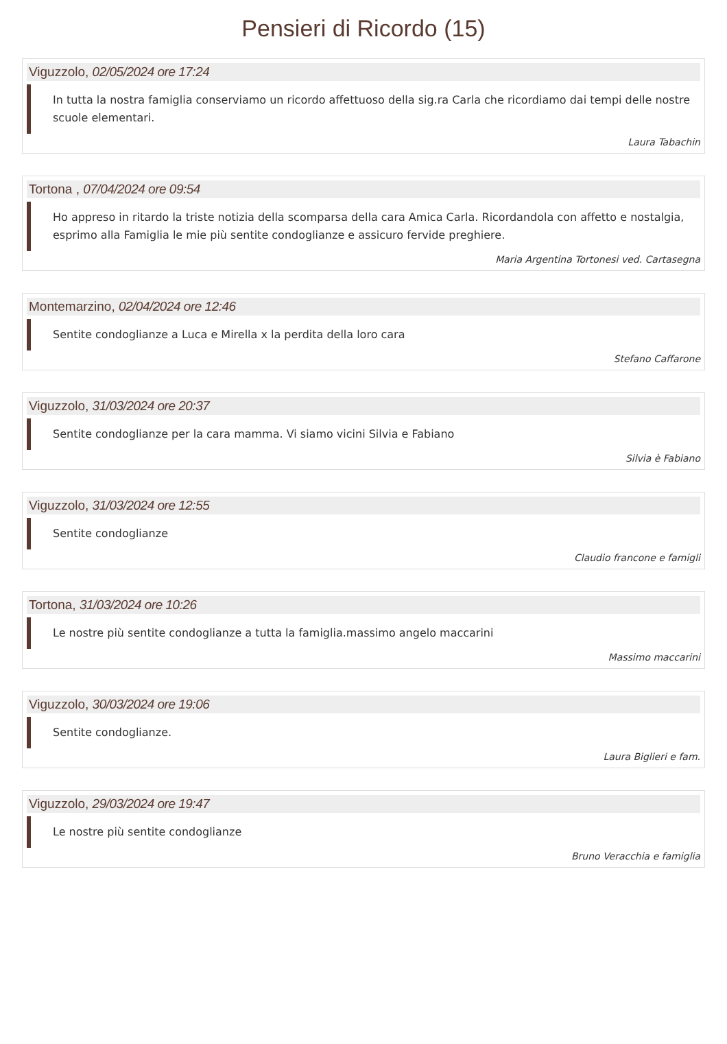Pensieri di Ricordo (15)
Viguzzolo, 02/05/2024 ore 17:24
In tutta la nostra famiglia conserviamo un ricordo affettuoso della sig.ra Carla che ricordiamo dai tempi delle nostre scuole elementari.
Laura Tabachin
Tortona , 07/04/2024 ore 09:54
Ho appreso in ritardo la triste notizia della scomparsa della cara Amica Carla. Ricordandola con affetto e nostalgia, esprimo alla Famiglia le mie più sentite condoglianze e assicuro fervide preghiere.
Maria Argentina Tortonesi ved. Cartasegna
Montemarzino, 02/04/2024 ore 12:46
Sentite condoglianze a Luca e Mirella x la perdita della loro cara
Stefano Caffarone
Viguzzolo, 31/03/2024 ore 20:37
Sentite condoglianze per la cara mamma. Vi siamo vicini Silvia e Fabiano
Silvia è Fabiano
Viguzzolo, 31/03/2024 ore 12:55
Sentite condoglianze
Claudio francone e famigli
Tortona, 31/03/2024 ore 10:26
Le nostre più sentite condoglianze a tutta la famiglia.massimo angelo maccarini
Massimo maccarini
Viguzzolo, 30/03/2024 ore 19:06
Sentite condoglianze.
Laura Biglieri e fam.
Viguzzolo, 29/03/2024 ore 19:47
Le nostre più sentite condoglianze
Bruno Veracchia e famiglia